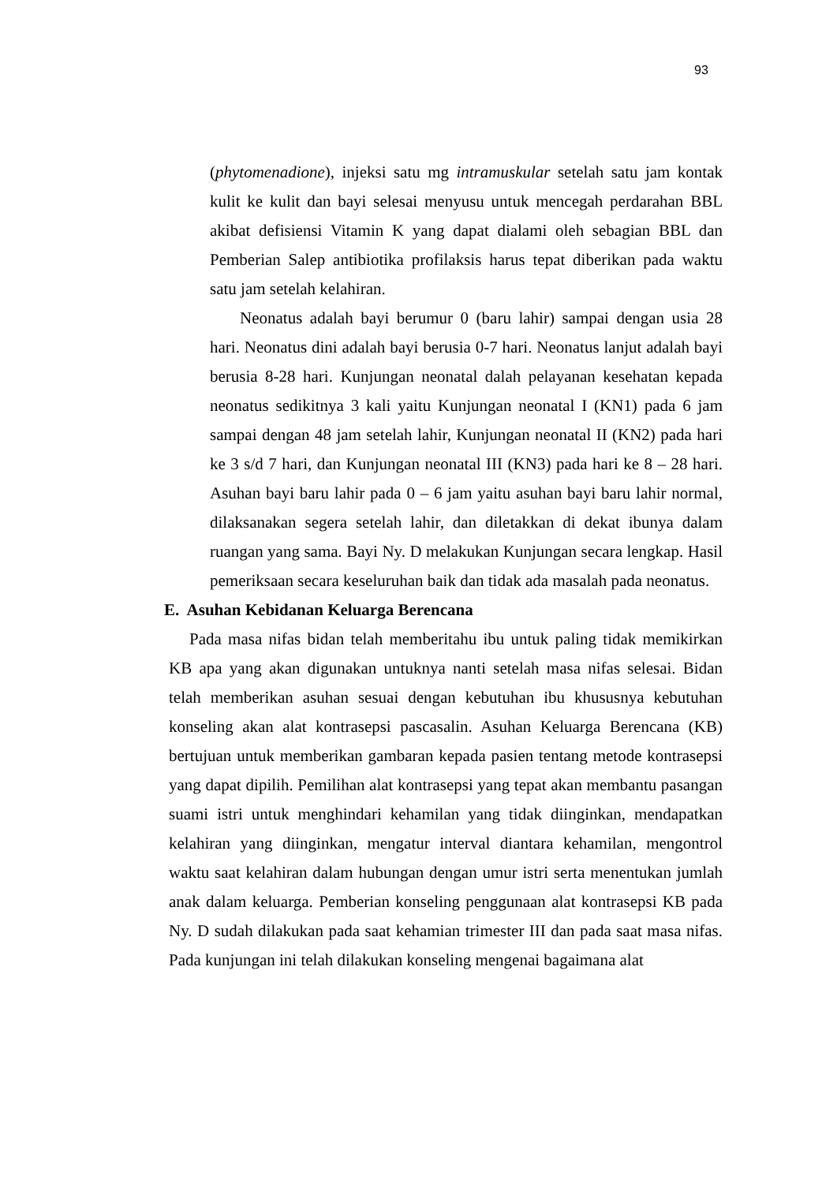93
(phytomenadione), injeksi satu mg intramuskular setelah satu jam kontak kulit ke kulit dan bayi selesai menyusu untuk mencegah perdarahan BBL akibat defisiensi Vitamin K yang dapat dialami oleh sebagian BBL dan Pemberian Salep antibiotika profilaksis harus tepat diberikan pada waktu satu jam setelah kelahiran.
Neonatus adalah bayi berumur 0 (baru lahir) sampai dengan usia 28 hari. Neonatus dini adalah bayi berusia 0-7 hari. Neonatus lanjut adalah bayi berusia 8-28 hari. Kunjungan neonatal dalah pelayanan kesehatan kepada neonatus sedikitnya 3 kali yaitu Kunjungan neonatal I (KN1) pada 6 jam sampai dengan 48 jam setelah lahir, Kunjungan neonatal II (KN2) pada hari ke 3 s/d 7 hari, dan Kunjungan neonatal III (KN3) pada hari ke 8 – 28 hari. Asuhan bayi baru lahir pada 0 – 6 jam yaitu asuhan bayi baru lahir normal, dilaksanakan segera setelah lahir, dan diletakkan di dekat ibunya dalam ruangan yang sama. Bayi Ny. D melakukan Kunjungan secara lengkap. Hasil pemeriksaan secara keseluruhan baik dan tidak ada masalah pada neonatus.
E. Asuhan Kebidanan Keluarga Berencana
Pada masa nifas bidan telah memberitahu ibu untuk paling tidak memikirkan KB apa yang akan digunakan untuknya nanti setelah masa nifas selesai. Bidan telah memberikan asuhan sesuai dengan kebutuhan ibu khususnya kebutuhan konseling akan alat kontrasepsi pascasalin. Asuhan Keluarga Berencana (KB) bertujuan untuk memberikan gambaran kepada pasien tentang metode kontrasepsi yang dapat dipilih. Pemilihan alat kontrasepsi yang tepat akan membantu pasangan suami istri untuk menghindari kehamilan yang tidak diinginkan, mendapatkan kelahiran yang diinginkan, mengatur interval diantara kehamilan, mengontrol waktu saat kelahiran dalam hubungan dengan umur istri serta menentukan jumlah anak dalam keluarga. Pemberian konseling penggunaan alat kontrasepsi KB pada Ny. D sudah dilakukan pada saat kehamian trimester III dan pada saat masa nifas. Pada kunjungan ini telah dilakukan konseling mengenai bagaimana alat